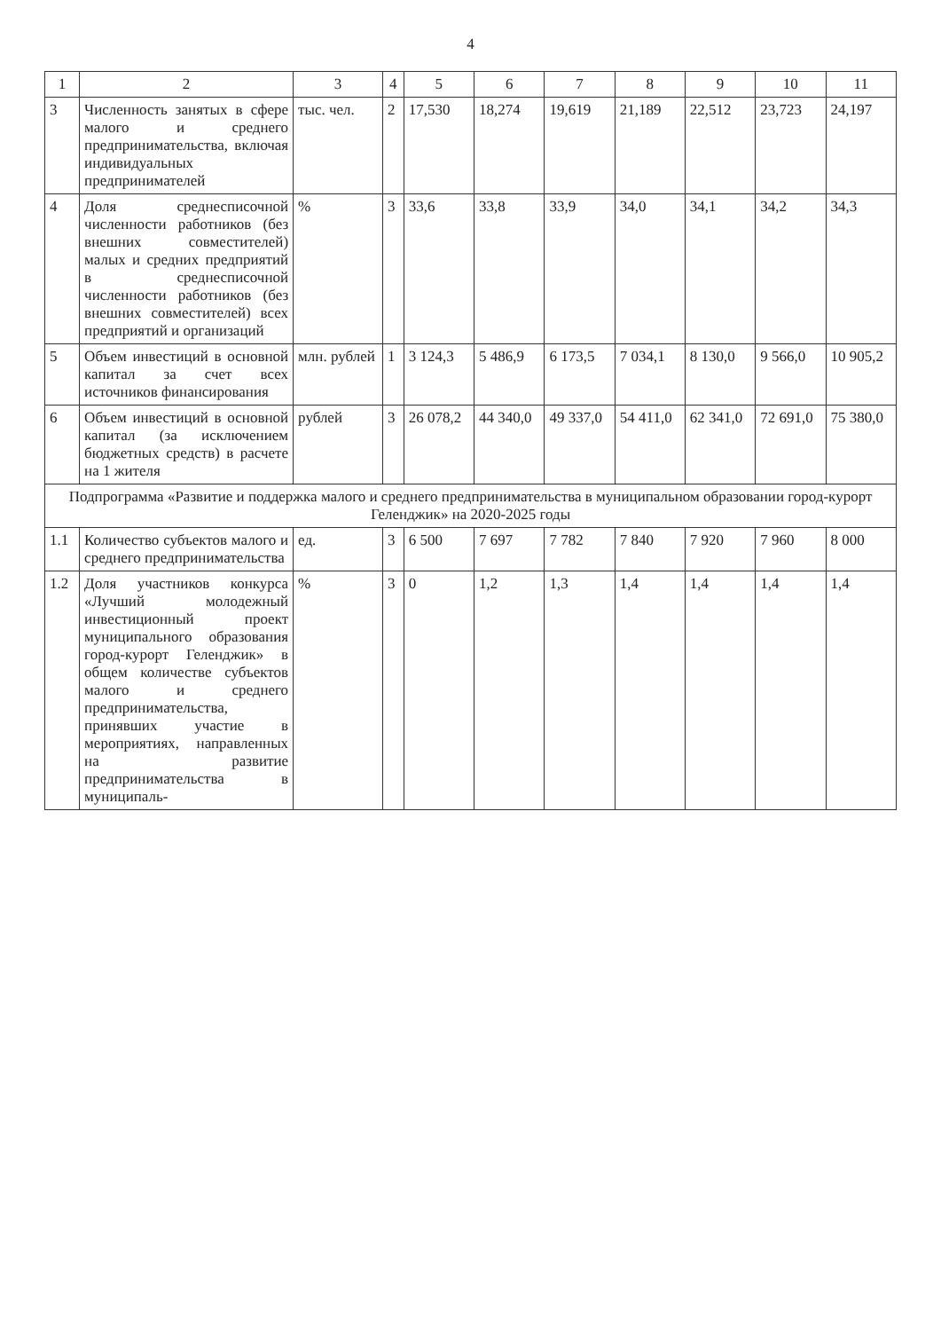4
| 1 | 2 | 3 | 4 | 5 | 6 | 7 | 8 | 9 | 10 | 11 |
| --- | --- | --- | --- | --- | --- | --- | --- | --- | --- | --- |
| 3 | Численность занятых в сфере малого и среднего предпринимательства, включая индивидуальных предпринимателей | тыс. чел. | 2 | 17,530 | 18,274 | 19,619 | 21,189 | 22,512 | 23,723 | 24,197 |
| 4 | Доля среднесписочной численности работников (без внешних совместителей) малых и средних предприятий в среднесписочной численности работников (без внешних совместителей) всех предприятий и организаций | % | 3 | 33,6 | 33,8 | 33,9 | 34,0 | 34,1 | 34,2 | 34,3 |
| 5 | Объем инвестиций в основной капитал за счет всех источников финансирования | млн. рублей | 1 | 3 124,3 | 5 486,9 | 6 173,5 | 7 034,1 | 8 130,0 | 9 566,0 | 10 905,2 |
| 6 | Объем инвестиций в основной капитал (за исключением бюджетных средств) в расчете на 1 жителя | рублей | 3 | 26 078,2 | 44 340,0 | 49 337,0 | 54 411,0 | 62 341,0 | 72 691,0 | 75 380,0 |
| Подпрограмма «Развитие и поддержка малого и среднего предпринимательства в муниципальном образовании город-курорт Геленджик» на 2020-2025 годы | | | | | | | | | | |
| 1.1 | Количество субъектов малого и среднего предпринимательства | ед. | 3 | 6 500 | 7 697 | 7 782 | 7 840 | 7 920 | 7 960 | 8 000 |
| 1.2 | Доля участников конкурса «Лучший молодежный инвестиционный проект муниципального образования город-курорт Геленджик» в общем количестве субъектов малого и среднего предпринимательства, принявших участие в мероприятиях, направленных на развитие предпринимательства в муниципаль- | % | 3 | 0 | 1,2 | 1,3 | 1,4 | 1,4 | 1,4 | 1,4 |